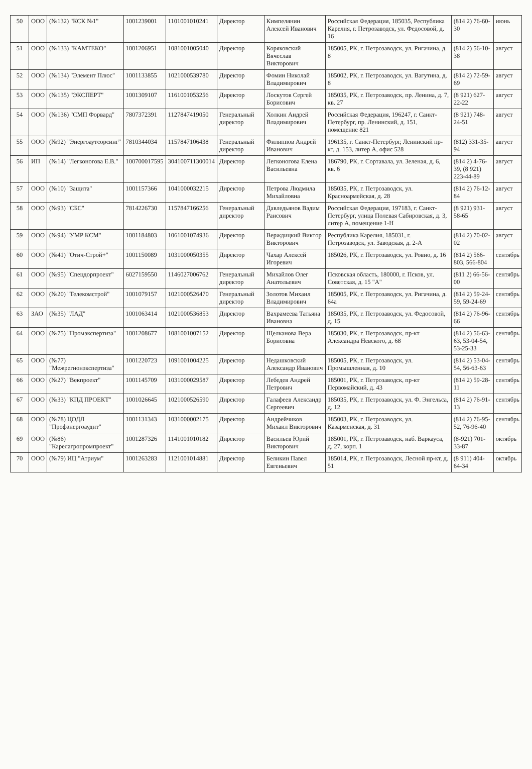| 50 | ООО | (№132) "КСК №1" | 1001239001 | 1101001010241 | Директор | Кимпелянин Алексей Иванович | Российская Федерация, 185035, Республика Карелия, г. Петрозаводск, ул. Федосовой, д. 16 | (814 2) 76-60-30 | июнь |
| 51 | ООО | (№133) "КАМТЕКО" | 1001206951 | 1081001005040 | Директор | Коряковский Вячеслав Викторович | 185005, РК, г. Петрозаводск, ул. Ригачина, д. 8 | (814 2) 56-10-38 | август |
| 52 | ООО | (№134) "Элемент Плюс" | 1001133855 | 1021000539780 | Директор | Фомин Николай Владимирович | 185002, РК, г. Петрозаводск, ул. Вагутина, д. 8 | (814 2) 72-59-69 | август |
| 53 | ООО | (№135) "ЭКСПЕРТ" | 1001309107 | 1161001053256 | Директор | Лоскутов Сергей Борисович | 185035, РК, г. Петрозаводск, пр. Ленина, д. 7, кв. 27 | (8 921) 627-22-22 | август |
| 54 | ООО | (№136) "СМП Форвард" | 7807372391 | 1127847419050 | Генеральный директор | Холкин Андрей Владимирович | Российская Федерация, 196247, г. Санкт-Петербург, пр. Ленинский, д. 151, помещение 821 | (8 921) 748-24-51 | август |
| 55 | ООО | (№92) "Энергоаутсорсинг" | 7810344034 | 1157847106438 | Генеральный директор | Филиппов Андрей Иванович | 196135, г. Санкт-Петербург, Ленинский пр-кт, д. 153, литер А, офис 528 | (812) 331-35-94 | август |
| 56 | ИП | (№14) "Легконогова Е.В." | 100700017595 | 304100711300014 | Директор | Легконогова Елена Васильевна | 186790, РК, г. Сортавала, ул. Зеленая, д. 6, кв. 6 | (814 2) 4-76-39, (8 921) 223-44-89 | август |
| 57 | ООО | (№10) "Защита" | 1001157366 | 1041000032215 | Директор | Петрова Людмила Михайловна | 185035, РК, г. Петрозаводск, ул. Красноармейская, д. 28 | (814 2) 76-12-84 | август |
| 58 | ООО | (№93) "СБС" | 7814226730 | 1157847166256 | Генеральный директор | Давледьянов Вадим Раисович | Российская Федерация, 197183, г. Санкт-Петербург, улица Полевая Сабировская, д. 3, литер А, помещение 1-Н | (8 921) 931-58-65 | август |
| 59 | ООО | (№94) "УМР КСМ" | 1001184803 | 1061001074936 | Директор | Верждицкий Виктор Викторович | Республика Карелия, 185031, г. Петрозаводск, ул. Заводская, д. 2-А | (814 2) 70-02-02 | август |
| 60 | ООО | (№41) "Отич-Строй+" | 1001150089 | 1031000050355 | Директор | Чахар Алексей Игоревич | 185026, РК, г. Петрозаводск, ул. Ровио, д. 16 | (814 2) 566-803, 566-804 | сентябрь |
| 61 | ООО | (№95) "Спецдорпроект" | 6027159550 | 1146027006762 | Генеральный директор | Михайлов Олег Анатольевич | Псковская область, 180000, г. Псков, ул. Советская, д. 15 "А" | (811 2) 66-56-00 | сентябрь |
| 62 | ООО | (№20) "Телекомстрой" | 1001079157 | 1021000526470 | Генеральный директор | Золотов Михаил Владимирович | 185005, РК, г. Петрозаводск, ул. Ригачина, д. 64а | (814 2) 59-24-59, 59-24-69 | сентябрь |
| 63 | ЗАО | (№35) "ЛАД" | 1001063414 | 1021000536853 | Директор | Вахрамеева Татьяна Ивановна | 185035, РК, г. Петрозаводск, ул. Федосовой, д. 15 | (814 2) 76-96-66 | сентябрь |
| 64 | ООО | (№75) "Промэкспертиза" | 1001208677 | 1081001007152 | Директор | Щелканова Вера Борисовна | 185030, РК, г. Петрозаводск, пр-кт Александра Невского, д. 68 | (814 2) 56-63-63, 53-04-54, 53-25-33 | сентябрь |
| 65 | ООО | (№77) "Межрегионэкспертиза" | 1001220723 | 1091001004225 | Директор | Недашковский Александр Иванович | 185005, РК, г. Петрозаводск, ул. Промышленная, д. 10 | (814 2) 53-04-54, 56-63-63 | сентябрь |
| 66 | ООО | (№27) "Векпроект" | 1001145709 | 1031000029587 | Директор | Лебедев Андрей Петрович | 185001, РК, г. Петрозаводск, пр-кт Первомайский, д. 43 | (814 2) 59-28-11 | сентябрь |
| 67 | ООО | (№33) "КПД ПРОЕКТ" | 1001026645 | 1021000526590 | Директор | Галафеев Александр Сергеевич | 185035, РК, г. Петрозаводск, ул. Ф. Энгельса, д. 12 | (814 2) 76-91-13 | сентябрь |
| 68 | ООО | (№78) ЦОДЛ "Профэнергоаудит" | 1001131343 | 1031000002175 | Директор | Андрейчиков Михаил Викторович | 185003, РК, г. Петрозаводск, ул. Казарменская, д. 31 | (814 2) 76-95-52, 76-96-40 | сентябрь |
| 69 | ООО | (№86) "Карелагропромпроект" | 1001287326 | 1141001010182 | Директор | Васильев Юрий Викторович | 185001, РК, г. Петрозаводск, наб. Варкауса, д. 27, корп. 1 | (8-921) 701-33-87 | октябрь |
| 70 | ООО | (№79) ИЦ "Атриум" | 1001263283 | 1121001014881 | Директор | Беликин Павел Евгеньевич | 185014, РК, г. Петрозаводск, Лесной пр-кт, д. 51 | (8 911) 404-64-34 | октябрь |